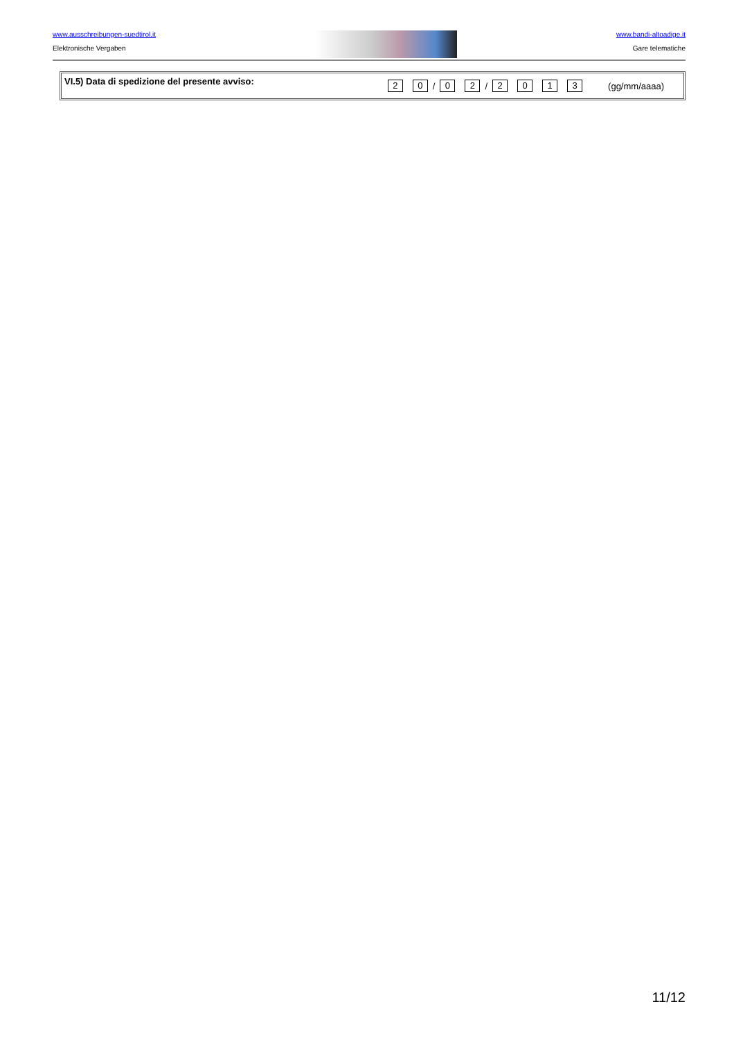www.ausschreibungen-suedtirol.it
Elektronische Vergaben
www.bandi-altoadige.it
Gare telematiche
VI.5) Data di spedizione del presente avviso: 2 0 / 0 2 / 2 0 1 3 (gg/mm/aaaa)
11/12